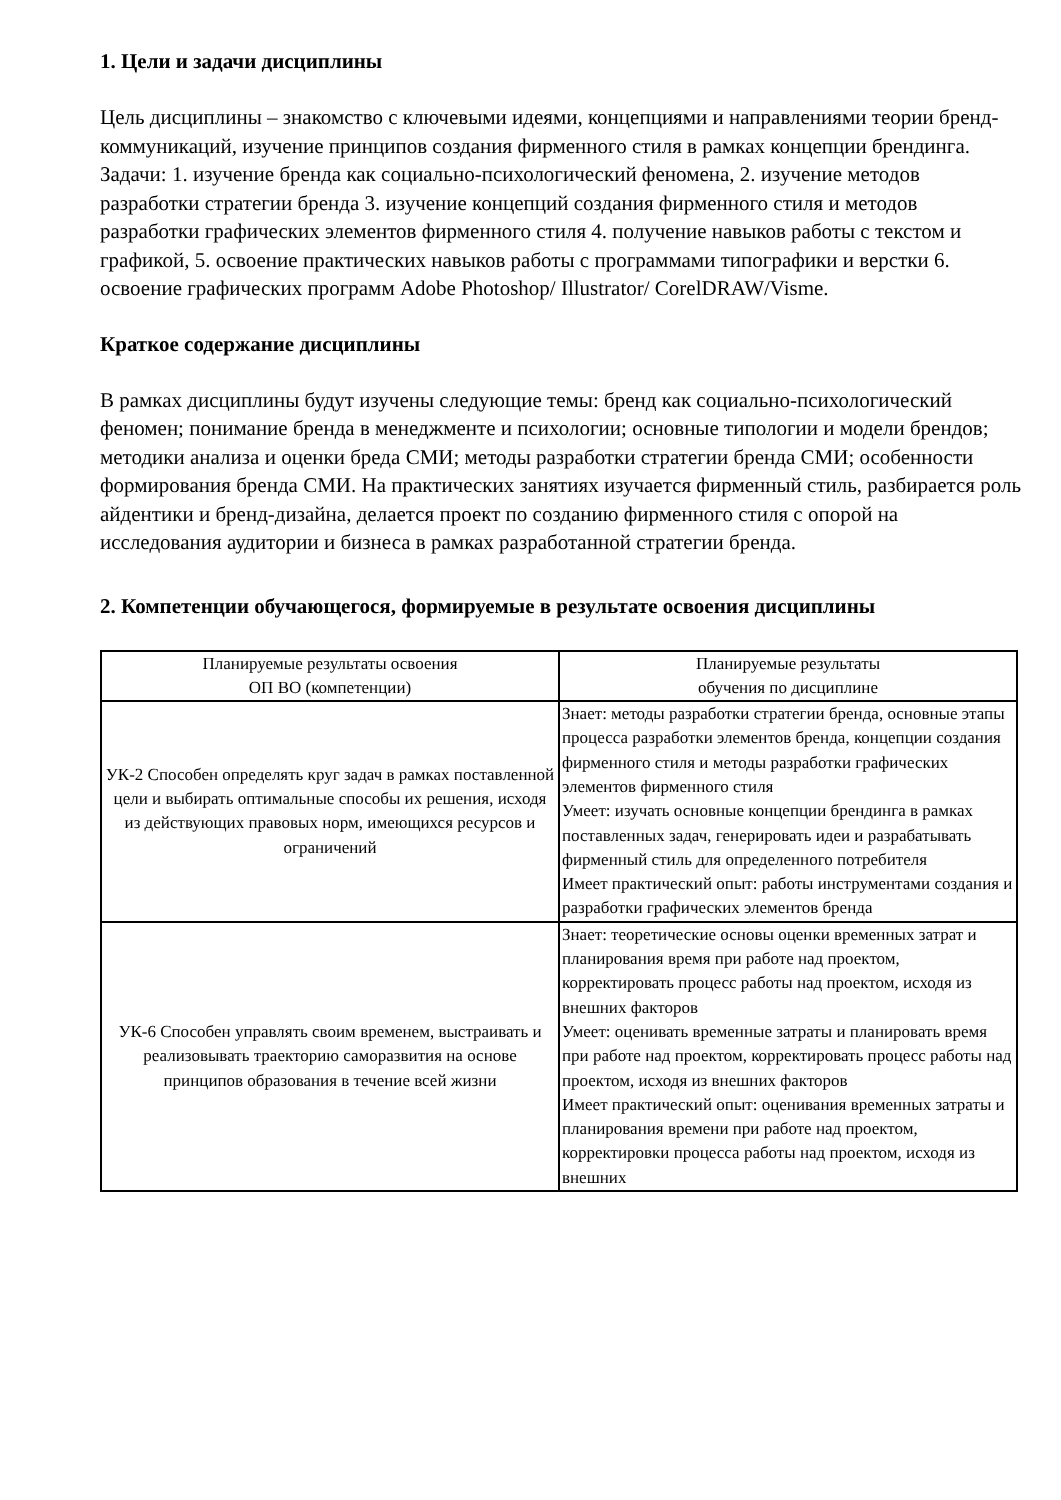1. Цели и задачи дисциплины
Цель дисциплины – знакомство с ключевыми идеями, концепциями и направлениями теории бренд-коммуникаций, изучение принципов создания фирменного стиля в рамках концепции брендинга. Задачи: 1. изучение бренда как социально-психологический феномена, 2. изучение методов разработки стратегии бренда 3. изучение концепций создания фирменного стиля и методов разработки графических элементов фирменного стиля 4. получение навыков работы с текстом и графикой, 5. освоение практических навыков работы с программами типографики и верстки 6. освоение графических программ Adobe Photoshop/ Illustrator/ CorelDRAW/Visme.
Краткое содержание дисциплины
В рамках дисциплины будут изучены следующие темы: бренд как социально-психологический феномен; понимание бренда в менеджменте и психологии; основные типологии и модели брендов; методики анализа и оценки бреда СМИ; методы разработки стратегии бренда СМИ; особенности формирования бренда СМИ. На практических занятиях изучается фирменный стиль, разбирается роль айдентики и бренд-дизайна, делается проект по созданию фирменного стиля с опорой на исследования аудитории и бизнеса в рамках разработанной стратегии бренда.
2. Компетенции обучающегося, формируемые в результате освоения дисциплины
| Планируемые результаты освоения ОП ВО (компетенции) | Планируемые результаты обучения по дисциплине |
| --- | --- |
| УК-2 Способен определять круг задач в рамках поставленной цели и выбирать оптимальные способы их решения, исходя из действующих правовых норм, имеющихся ресурсов и ограничений | Знает: методы разработки стратегии бренда, основные этапы процесса разработки элементов бренда, концепции создания фирменного стиля и методы разработки графических элементов фирменного стиля Умеет: изучать основные концепции брендинга в рамках поставленных задач, генерировать идеи и разрабатывать фирменный стиль для определенного потребителя Имеет практический опыт: работы инструментами создания и разработки графических элементов бренда |
| УК-6 Способен управлять своим временем, выстраивать и реализовывать траекторию саморазвития на основе принципов образования в течение всей жизни | Знает: теоретические основы оценки временных затрат и планирования время при работе над проектом, корректировать процесс работы над проектом, исходя из внешних факторов Умеет: оценивать временные затраты и планировать время при работе над проектом, корректировать процесс работы над проектом, исходя из внешних факторов Имеет практический опыт: оценивания временных затраты и планирования времени при работе над проектом, корректировки процесса работы над проектом, исходя из внешних |